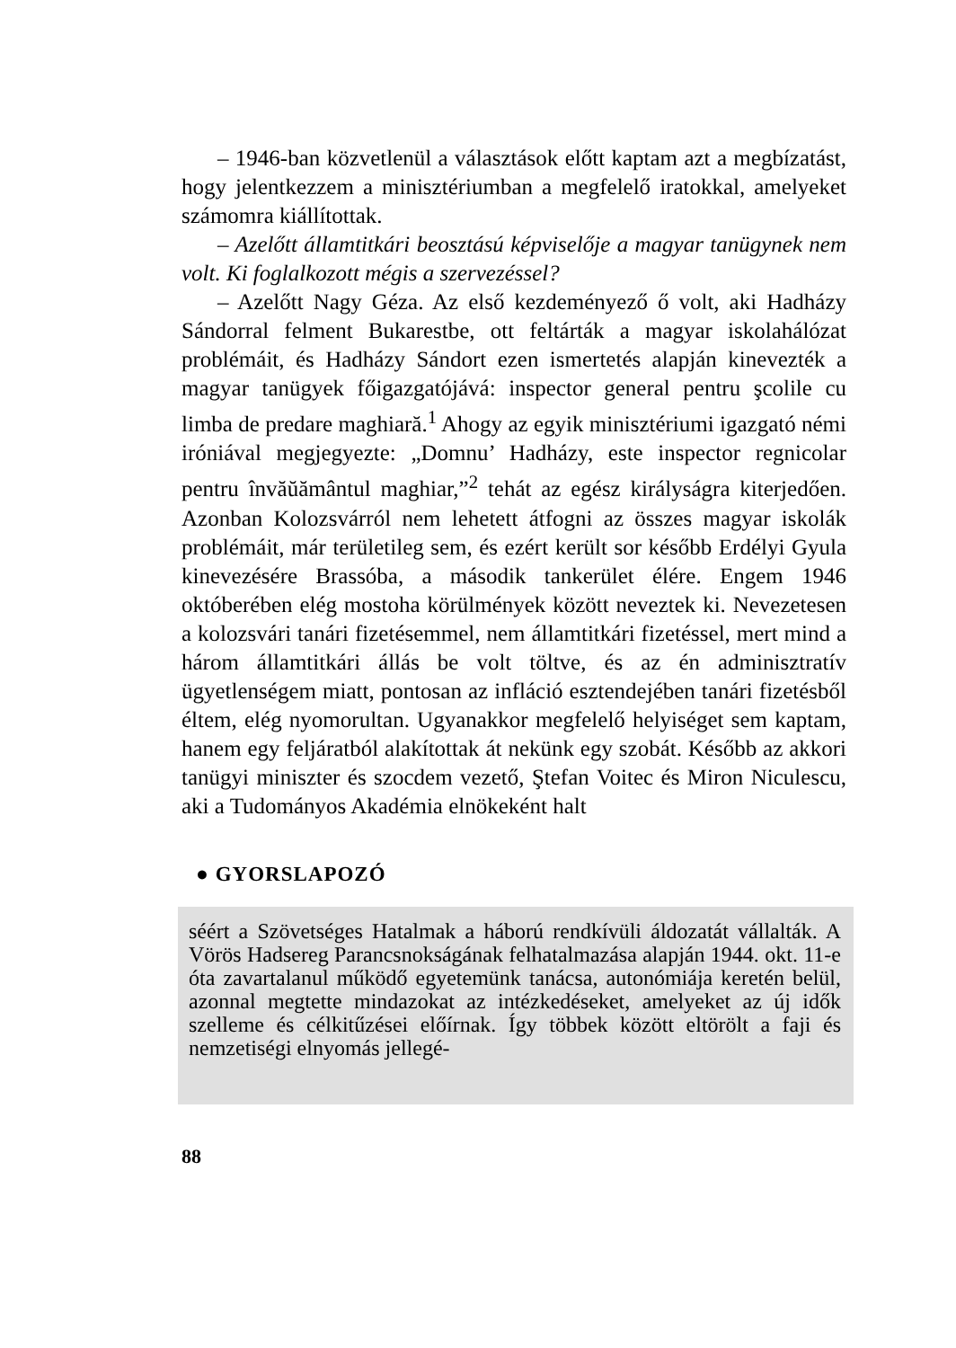– 1946-ban közvetlenül a választások előtt kaptam azt a megbízatást, hogy jelentkezzem a minisztériumban a megfelelő iratokkal, amelyeket számomra kiállítottak.
– Azelőtt államtitkári beosztású képviselője a magyar tanügynek nem volt. Ki foglalkozott mégis a szervezéssel?
– Azelőtt Nagy Géza. Az első kezdeményező ő volt, aki Hadházy Sándorral felment Bukarestbe, ott feltárták a magyar iskolahálózat problémáit, és Hadházy Sándort ezen ismertetés alapján kinevezték a magyar tanügyek főigazgatójává: inspector general pentru şcolile cu limba de predare maghiară.<sup>1</sup> Ahogy az egyik minisztériumi igazgató némi iróniával megjegyezte: „Domnu’ Hadházy, este inspector regnicolar pentru învăŭământul maghiar,”<sup>2</sup> tehát az egész királyságra kiterjedően. Azonban Kolozsvárról nem lehetett átfogni az összes magyar iskolák problémáit, már területileg sem, és ezért került sor később Erdélyi Gyula kinevezésére Brassóba, a második tankerület élére. Engem 1946 októberében elég mostoha körülmények között neveztek ki. Nevezetesen a kolozsvári tanári fizetésemmel, nem államtitkári fizetéssel, mert mind a három államtitkári állás be volt töltve, és az én adminisztratív ügyetlenségem miatt, pontosan az infláció esztendejében tanári fizetésből éltem, elég nyomorultan. Ugyanakkor megfelelő helyiséget sem kaptam, hanem egy feljáratból alakítottak át nekünk egy szobát. Később az akkori tanügyi miniszter és szocdem vezető, Ştefan Voitec és Miron Niculescu, aki a Tudományos Akadémia elnökeként halt
● GYORSLAPOZÓ
séért a Szövetséges Hatalmak a háború rendkívüli áldozatát vállalták. A Vörös Hadsereg Parancsnokságának felhatalmazása alapján 1944. okt. 11-e óta zavartalanul működő egyetemünk tanácsa, autonómiája keretén belül, azonnal megtette mindazokat az intézkedéseket, amelyeket az új idők szelleme és célkitűzései előírnak. Így többek között eltörölt a faji és nemzetiségi elnyomás jellegé-
88